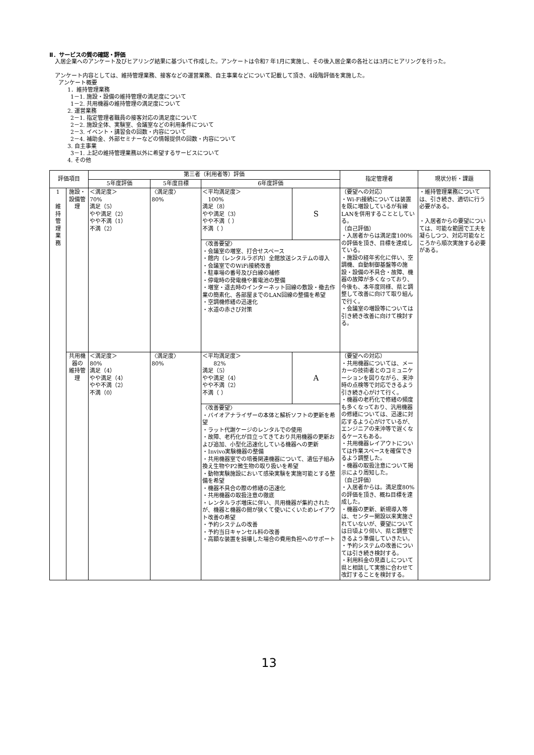Ⅱ．サービスの質の確認・評価
　入居企業へのアンケート及びヒアリング結果に基づいて作成した。アンケートは令和7 年1月に実施し、その後入居企業の各社とは3月にヒアリングを行った。
　アンケート内容としては、維持管理業務、接客などの運営業務、自主事業などについて記載して頂き、4段階評価を実施した。
アンケート概要
1．維持管理業務
1－1. 施設・設備の維持管理の満足度について
1－2. 共用機器の維持管理の満足度について
2. 運営業務
2－1. 指定管理者職員の接客対応の満足度について
2－2. 施設全体、実験室、会議室などの利用条件について
2－3. イベント・講習会の回数・内容について
2－4. 補助金、外部セミナーなどの情報提供の回数・内容について
3. 自主事業
3－1. 上記の維持管理業務以外に希望するサービスについて
4. その他
| 評価項目 | | 第三者（利用者等）評価 | | | | 指定管理者 | 現状分析・課題 |
| --- | --- | --- | --- | --- | --- | --- | --- |
| | | 5年度評価 | 5年度目標 | 6年度評価 | | | |
| 1 維 持 管 理 業 務 | 施設・ 設備管理 | ＜満足度＞ 70% 満足（5） やや満足（2） やや不満（1） 不満（2） | 〈満足度〉 80% | ＜平均満足度＞ 100% 満足（8） やや満足（3） やや不満（ ） 不満（ ） | S | （要望への対応） ・Wi-Fi接続については装置を既に増設しているが有線LANを併用することとしている。 （自己評価） ・入居者からは満足度100%の評価を頂き、目標を達成している。 ・施設の経年劣化に伴い、空調機、自動制御基盤等の施設・設備の不具合・故障、機器の故障が多くなっており、今後も、本年度同様、県と調整して改善に向けて取り組んで行く。 ・会議室の増設等については引き続き改善に向けて検討する。 | ・維持管理業務については、引き続き、適切に行う必要がある。 ・入居者からの要望については、可能な範囲で工夫を凝らしつつ、対応可能なところから順次実施する必要がある。 |
| | | | | 〈改善要望〉 ・会議室の増室、打合せスペース ・館内（レンタルラボ内）全館放送システムの導入 ・会議室でのWiFi接続改善 ・駐車場の番号及び白線の補修 ・停電時の発電機や蓄電池の整備 ・増室・退去時のインターネット回線の敷設・撤去作業の簡素化、各部屋までのLAN回線の整備を希望 ・空調機修繕の迅速化 ・水道の赤さび対策 | | | |
| | 共用機器の 維持管理 | ＜満足度＞ 80% 満足（4） やや満足（4） やや不満（2） 不満（0） | 〈満足度〉 80% | ＜平均満足度＞ 82% 満足（5） やや満足（4） やや不満（2） 不満（ ） | A | （要望への対応） ・共用機器については、メーカーの技術者とのコミュニケーションを図りながら、来沖時の点検等で対応できるよう引き続き心がけて行く。 ・機器の老朽化で修繕の頻度も多くなっており、汎用機器の修繕については、迅速に対応するよう心がけているが、エンジニアの来沖等で遅くなるケースもある。 ・共用機器レイアウトについては作業スペースを確保できるよう調整した。 ・機器の取扱注意について掲示により周知した。 （自己評価） ・入居者からは。満足度80%の評価を頂き、概ね目標を達成した。 ・機器の更新、新規導入等は、センター開設以来実施されていないが、要望については日頃より伺い、県と調整できるよう準備していきたい。 ・予約システムの改善については引き続き検討する。 ・利用料金の見直しについて県と相談して実態に合わせて改訂することを検討する。 | |
| | | | | 〈改善要望〉 ・バイオアナライザーの本体と解析ソフトの更新を希望 ・ラット代謝ケージのレンタルでの使用 ・故障、老朽化が目立ってきており共用機器の更新および追加、小型化迅速化している機器への更新 ・Invivo実験機器の整備 ・共用機器室での培養関連機器について、遺伝子組み換え生物やP2微生物の取り扱いを希望 ・動物実験施設において感染実験を実施可能とする整備を希望 ・機器不具合の際の修繕の迅速化 ・共用機器の取扱注意の徹底 ・レンタルラボ増床に伴い、共用機器が集約されたが、機器と機器の間が狭くて使いにくいためレイアウト改善の希望 ・予約システムの改善 ・予約当日キャンセル料の改善 ・高額な装置を損壊した場合の費用負担へのサポート | | | |
13